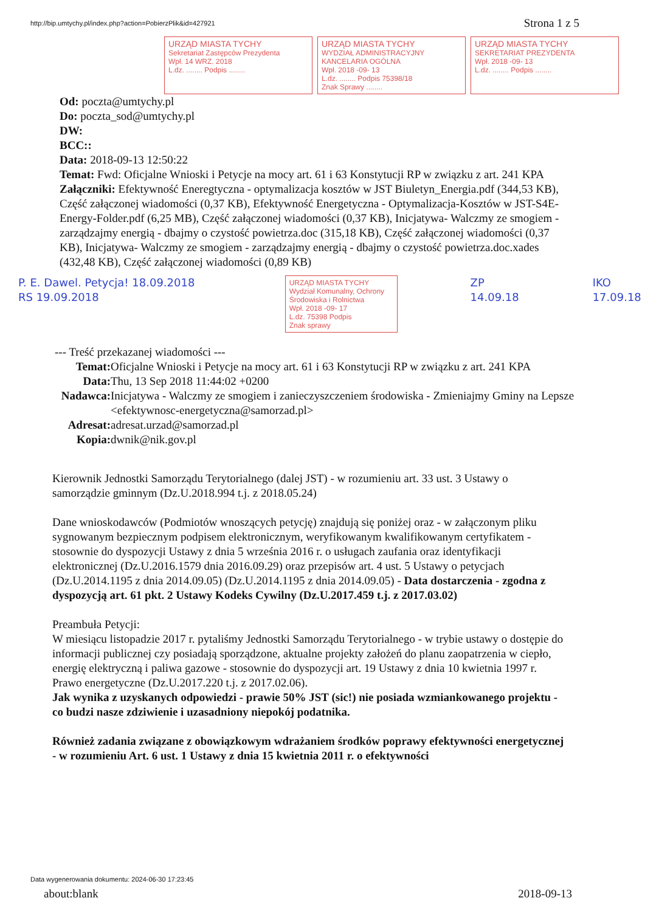http://bip.umtychy.pl/index.php?action=PobierzPlik&id=427921 Strona 1 z 5
URZĄD MIASTA TYCHY
Sekretariat Zastępców Prezydenta
Wpł. 14 WRZ. 2018
L.dz. ........ Podpis ........
URZĄD MIASTA TYCHY
WYDZIAŁ ADMINISTRACYJNY KANCELARIA OGÓLNA
Wpł. 2018 -09- 13
L.dz. ........ Podpis 75398/18
Znak Sprawy ........
URZĄD MIASTA TYCHY
SEKRETARIAT PREZYDENTA
Wpł. 2018 -09- 13
L.dz. ........ Podpis ........
Od: poczta@umtychy.pl
Do: poczta_sod@umtychy.pl
DW:
BCC::
Data: 2018-09-13 12:50:22
Temat: Fwd: Oficjalne Wnioski i Petycje na mocy art. 61 i 63 Konstytucji RP w związku z art. 241 KPA
Załączniki: Efektywność Eneregtyczna - optymalizacja kosztów w JST Biuletyn_Energia.pdf (344,53 KB), Część załączonej wiadomości (0,37 KB), Efektywność Energetyczna - Optymalizacja-Kosztów w JST-S4E-Energy-Folder.pdf (6,25 MB), Część załączonej wiadomości (0,37 KB), Inicjatywa- Walczmy ze smogiem - zarządzajmy energią - dbajmy o czystość powietrza.doc (315,18 KB), Część załączonej wiadomości (0,37 KB), Inicjatywa- Walczmy ze smogiem - zarządzajmy energią - dbajmy o czystość powietrza.doc.xades (432,48 KB), Część załączonej wiadomości (0,89 KB)
P. E. Dawel. Petycja! 18.09.2018 RS 19.09.2018 URZĄD MIASTA TYCHY
Wydział Komunalny, Ochrony Środowiska i Rolnictwa
Wpł. 2018 -09- 17
L.dz. 75398 Podpis
Znak sprawy ZP 14.09.18 IKO 17.09.18
--- Treść przekazanej wiadomości ---
Temat: Oficjalne Wnioski i Petycje na mocy art. 61 i 63 Konstytucji RP w związku z art. 241 KPA
Data: Thu, 13 Sep 2018 11:44:02 +0200
Nadawca: Inicjatywa - Walczmy ze smogiem i zanieczyszczeniem środowiska - Zmieniajmy Gminy na Lepsze <efektywnosc-energetyczna@samorzad.pl>
Adresat: adresat.urzad@samorzad.pl
Kopia: dwnik@nik.gov.pl
Kierownik Jednostki Samorządu Terytorialnego (dalej JST) - w rozumieniu art. 33 ust. 3 Ustawy o samorządzie gminnym (Dz.U.2018.994 t.j. z 2018.05.24)
Dane wnioskodawców (Podmiotów wnoszących petycję) znajdują się poniżej oraz - w załączonym pliku sygnowanym bezpiecznym podpisem elektronicznym, weryfikowanym kwalifikowanym certyfikatem - stosownie do dyspozycji Ustawy z dnia 5 września 2016 r. o usługach zaufania oraz identyfikacji elektronicznej (Dz.U.2016.1579 dnia 2016.09.29) oraz przepisów art. 4 ust. 5 Ustawy o petycjach (Dz.U.2014.1195 z dnia 2014.09.05) (Dz.U.2014.1195 z dnia 2014.09.05) - Data dostarczenia - zgodna z dyspozycją art. 61 pkt. 2 Ustawy Kodeks Cywilny (Dz.U.2017.459 t.j. z 2017.03.02)
Preambuła Petycji:
W miesiącu listopadzie 2017 r. pytaliśmy Jednostki Samorządu Terytorialnego - w trybie ustawy o dostępie do informacji publicznej czy posiadają sporządzone, aktualne projekty założeń do planu zaopatrzenia w ciepło, energię elektryczną i paliwa gazowe - stosownie do dyspozycji art. 19 Ustawy z dnia 10 kwietnia 1997 r. Prawo energetyczne (Dz.U.2017.220 t.j. z 2017.02.06).
Jak wynika z uzyskanych odpowiedzi - prawie 50% JST (sic!) nie posiada wzmiankowanego projektu - co budzi nasze zdziwienie i uzasadniony niepokój podatnika.
Również zadania związane z obowiązkowym wdrażaniem środków poprawy efektywności energetycznej - w rozumieniu Art. 6 ust. 1 Ustawy z dnia 15 kwietnia 2011 r. o efektywności
Data wygenerowania dokumentu: 2024-06-30 17:23:45
about:blank 2018-09-13